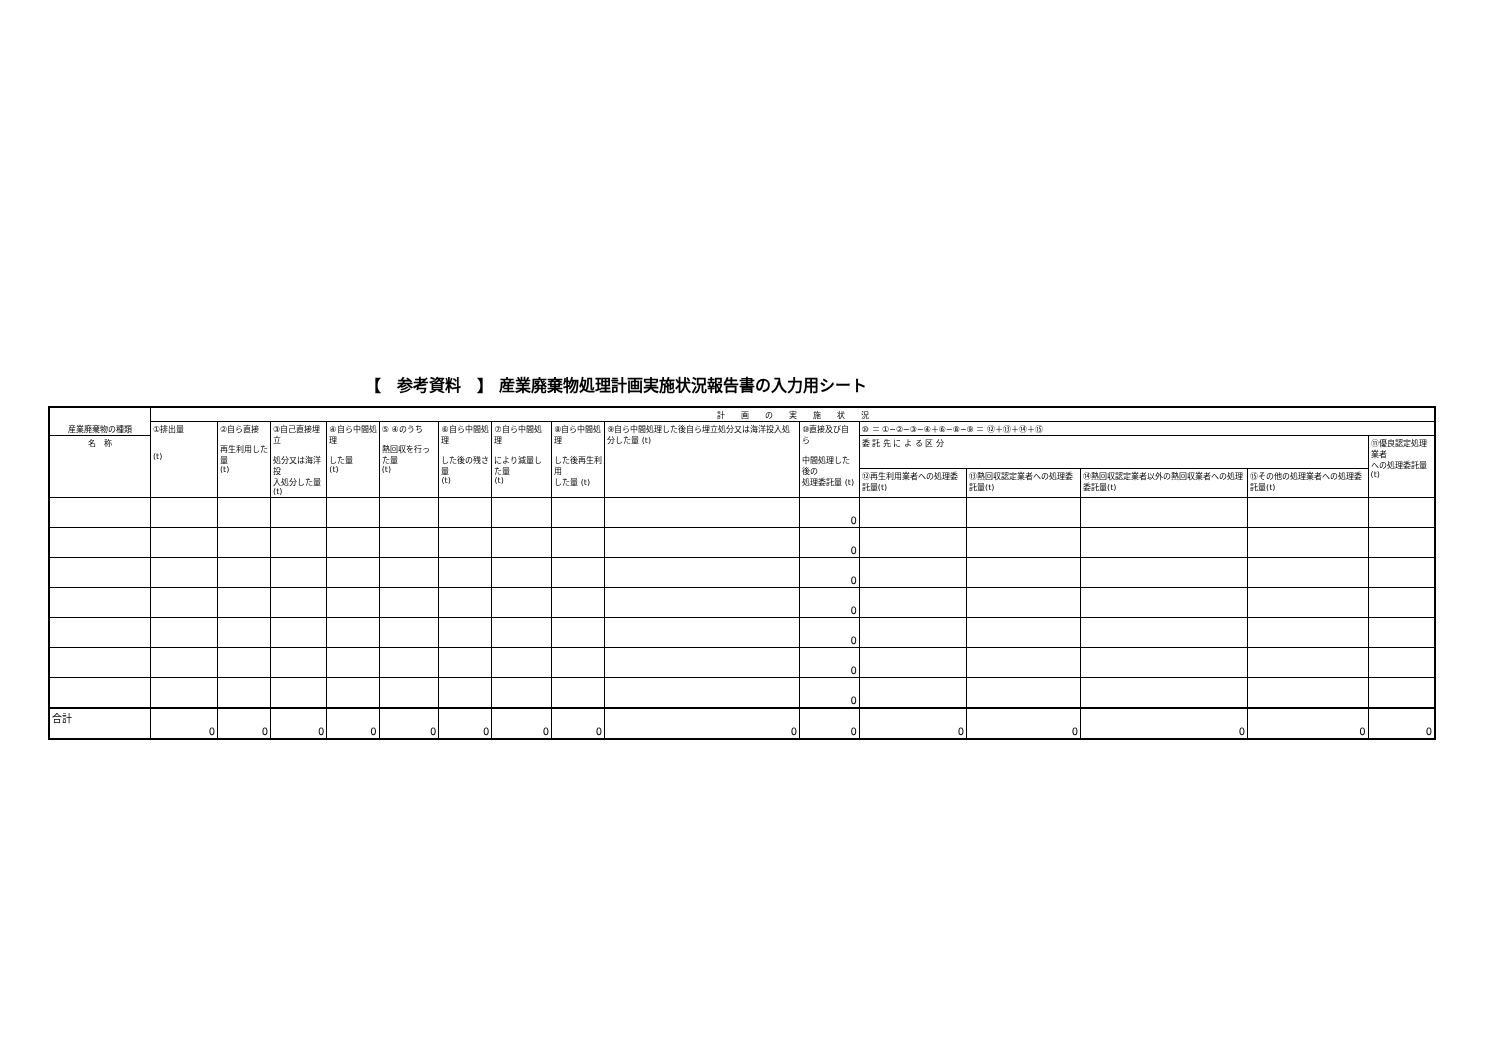【　参考資料　】 産業廃棄物処理計画実施状況報告書の入力用シート
| 産業廃棄物の種類 | 計 画 の 実 施 状 況 | | | | | | | | | | | | | | |
| --- | --- | --- | --- | --- | --- | --- | --- | --- | --- | --- | --- | --- | --- | --- | --- |
| | ①排出量 (t) | ②自ら直接 再生利用した量 (t) | ③自己直接埋立 処分又は海洋投 入処分した量 (t) | ④自ら中間処理 した量 (t) | ⑤ ④のうち 熱回収を行った量 (t) | ⑥自ら中間処理 した後の残さ量 (t) | ⑦自ら中間処理 により減量した量 (t) | ⑧自ら中間処理 した後再生利用 した量 (t) | ⑨自ら中間処理した後自ら埋立処分又は海洋投入処分した量 (t) | ⑩直接及び自ら 中間処理した後の 処理委託量 (t) | ⑩ ＝ ①−②−③−④＋⑥−⑧−⑨ ＝ ⑫＋⑬＋⑭＋⑮ | | | | |
| 名 称 | | | | | | | | | | | 委 託 先 に よ る 区 分 | | | | ⑪優良認定処理業者 への処理委託量(t) |
| | | | | | | | | | | | ⑫再生利用業者への処理委託量(t) | ⑬熱回収認定業者への処理委託量(t) | ⑭熱回収認定業者以外の熱回収業者への処理委託量(t) | ⑮その他の処理業者への処理委託量(t) | |
| | | | | | | | | | | 0 | | | | | |
| | | | | | | | | | | 0 | | | | | |
| | | | | | | | | | | 0 | | | | | |
| | | | | | | | | | | 0 | | | | | |
| | | | | | | | | | | 0 | | | | | |
| | | | | | | | | | | 0 | | | | | |
| | | | | | | | | | | 0 | | | | | |
| 合計 | 0 | 0 | 0 | 0 | 0 | 0 | 0 | 0 | 0 | 0 | 0 | 0 | 0 | 0 | 0 |